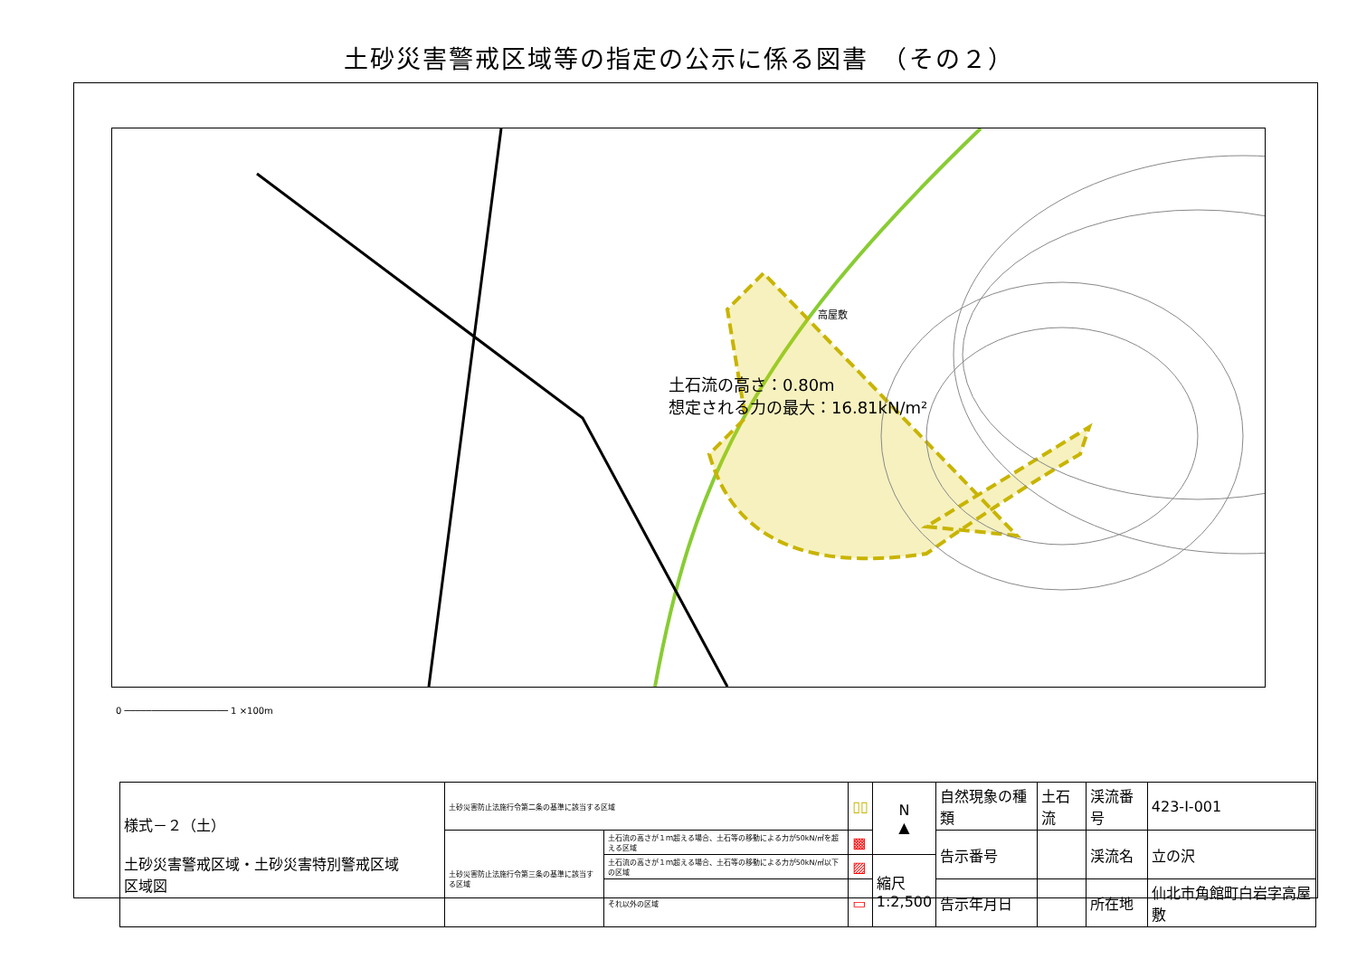土砂災害警戒区域等の指定の公示に係る図書　（その２）
土石流の高さ：0.80m
想定される力の最大：16.81kN/m²
高屋敷
0 ─────────────────── 1 ×100m
| 様式－２（土） 土砂災害警戒区域・土砂災害特別警戒区域 区域図 | 土砂災害防止法施行令第二条の基準に該当する区域 | | ▯▯ | N ▲ | 自然現象の種類 | 土石流 | 渓流番号 | 423-Ⅰ-001 |
| | 土砂災害防止法施行令第三条の基準に該当する区域 | 土石流の高さが１ｍ超える場合、土石等の移動による力が50kN/㎡を超える区域 | ▩ | | 告示番号 | | 渓流名 | 立の沢 |
| | | 土石流の高さが１ｍ超える場合、土石等の移動による力が50kN/㎡以下の区域 | ▨ | 縮尺 1:2,500 | | | | |
| | | それ以外の区域 | ▭ | | 告示年月日 | | 所在地 | 仙北市角館町白岩字高屋敷 |